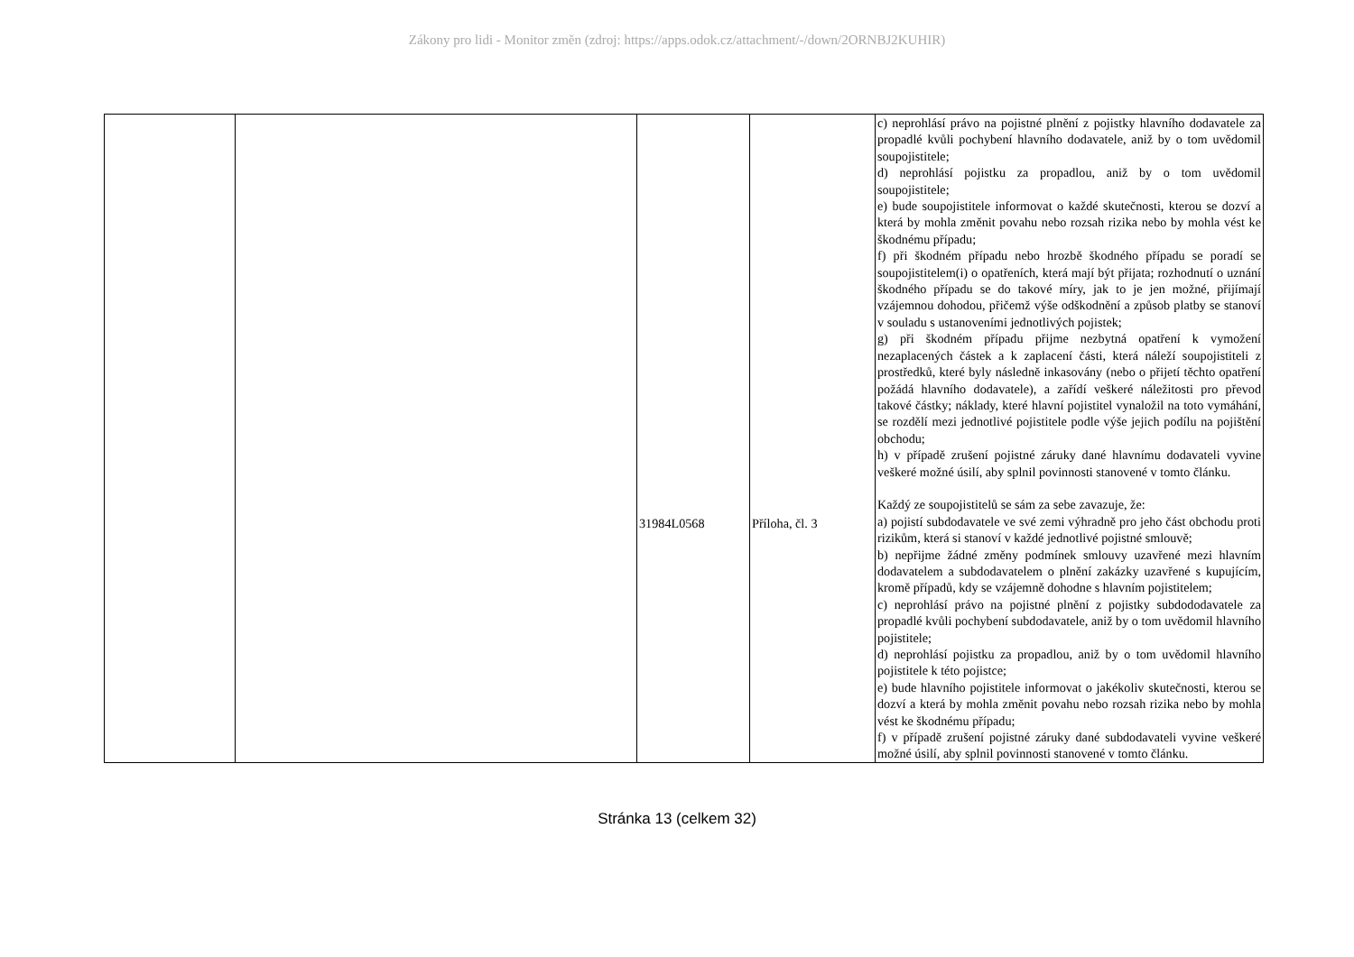Zákony pro lidi - Monitor změn (zdroj: https://apps.odok.cz/attachment/-/down/2ORNBJ2KUHIR)
| | | 31984L0568 | Příloha, čl. 3 | c) neprohlásí právo na pojistné plnění z pojistky hlavního dodavatele za propadlé kvůli pochybení hlavního dodavatele, aniž by o tom uvědomil soupojistitele; d) neprohlásí pojistku za propadlou, aniž by o tom uvědomil soupojistitele; e) bude soupojistitele informovat o každé skutečnosti, kterou se dozví a která by mohla změnit povahu nebo rozsah rizika nebo by mohla vést ke škodnému případu; f) při škodném případu nebo hrozbě škodného případu se poradí se soupojistitelem(i) o opatřeních, která mají být přijata; rozhodnutí o uznání škodného případu se do takové míry, jak to je jen možné, přijímají vzájemnou dohodou, přičemž výše odškodnění a způsob platby se stanoví v souladu s ustanoveními jednotlivých pojistek; g) při škodném případu přijme nezbytná opatření k vymožení nezaplacených částek a k zaplacení části, která náleží soupojistiteli z prostředků, které byly následně inkasovány (nebo o přijetí těchto opatření požádá hlavního dodavatele), a zařídí veškeré náležitosti pro převod takové částky; náklady, které hlavní pojistitel vynaložil na toto vymáhání, se rozdělí mezi jednotlivé pojistitele podle výše jejich podílu na pojištění obchodu; h) v případě zrušení pojistné záruky dané hlavnímu dodavateli vyvine veškeré možné úsilí, aby splnil povinnosti stanovené v tomto článku. Každý ze soupojistitelů se sám za sebe zavazuje, že: a) pojistí subdodavatele ve své zemi výhradně pro jeho část obchodu proti rizikům, která si stanoví v každé jednotlivé pojistné smlouvě; b) nepřijme žádné změny podmínek smlouvy uzavřené mezi hlavním dodavatelem a subdodavatelem o plnění zakázky uzavřené s kupujícím, kromě případů, kdy se vzájemně dohodne s hlavním pojistitelem; c) neprohlásí právo na pojistné plnění z pojistky subdododavatele za propadlé kvůli pochybení subdodavatele, aniž by o tom uvědomil hlavního pojistitele; d) neprohlásí pojistku za propadlou, aniž by o tom uvědomil hlavního pojistitele k této pojistce; e) bude hlavního pojistitele informovat o jakékoliv skutečnosti, kterou se dozví a která by mohla změnit povahu nebo rozsah rizika nebo by mohla vést ke škodnému případu; f) v případě zrušení pojistné záruky dané subdodavateli vyvine veškeré možné úsilí, aby splnil povinnosti stanovené v tomto článku. |
Stránka 13 (celkem 32)